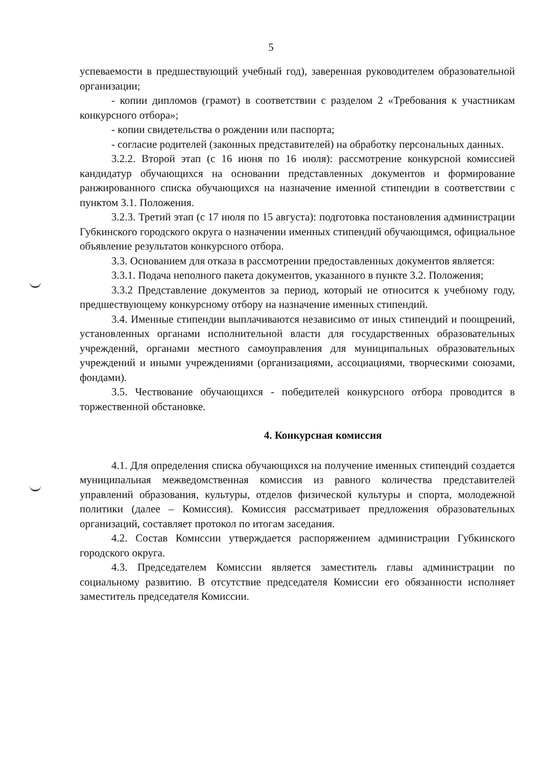5
успеваемости в предшествующий учебный год), заверенная руководителем образовательной организации;
- копии дипломов (грамот) в соответствии с разделом 2 «Требования к участникам конкурсного отбора»;
- копии свидетельства о рождении или паспорта;
- согласие родителей (законных представителей) на обработку персональных данных.
3.2.2. Второй этап (с 16 июня по 16 июля): рассмотрение конкурсной комиссией кандидатур обучающихся на основании представленных документов и формирование ранжированного списка обучающихся на назначение именной стипендии в соответствии с пунктом 3.1. Положения.
3.2.3. Третий этап (с 17 июля по 15 августа): подготовка постановления администрации Губкинского городского округа о назначении именных стипендий обучающимся, официальное объявление результатов конкурсного отбора.
3.3. Основанием для отказа в рассмотрении предоставленных документов является:
3.3.1. Подача неполного пакета документов, указанного в пункте 3.2. Положения;
3.3.2 Представление документов за период, который не относится к учебному году, предшествующему конкурсному отбору на назначение именных стипендий.
3.4. Именные стипендии выплачиваются независимо от иных стипендий и поощрений, установленных органами исполнительной власти для государственных образовательных учреждений, органами местного самоуправления для муниципальных образовательных учреждений и иными учреждениями (организациями, ассоциациями, творческими союзами, фондами).
3.5. Чествование обучающихся - победителей конкурсного отбора проводится в торжественной обстановке.
4. Конкурсная комиссия
4.1. Для определения списка обучающихся на получение именных стипендий создается муниципальная межведомственная комиссия из равного количества представителей управлений образования, культуры, отделов физической культуры и спорта, молодежной политики (далее – Комиссия). Комиссия рассматривает предложения образовательных организаций, составляет протокол по итогам заседания.
4.2. Состав Комиссии утверждается распоряжением администрации Губкинского городского округа.
4.3. Председателем Комиссии является заместитель главы администрации по социальному развитию. В отсутствие председателя Комиссии его обязанности исполняет заместитель председателя Комиссии.